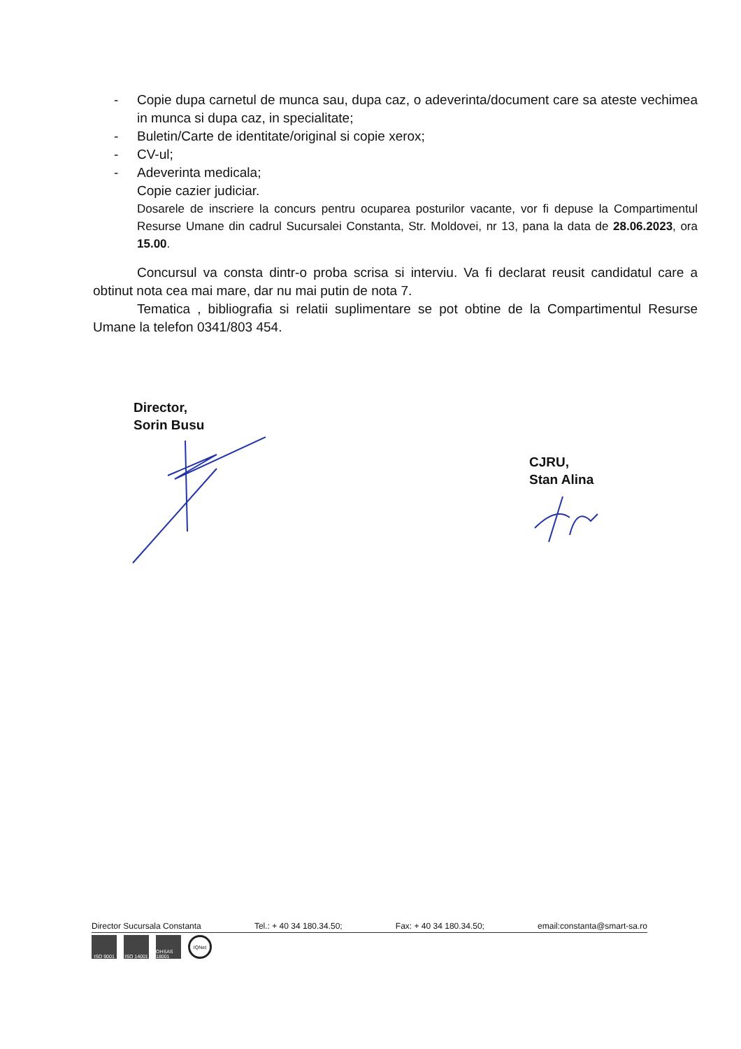- Copie dupa carnetul de munca sau, dupa caz, o adeverinta/document care sa ateste vechimea in munca si dupa caz, in specialitate;
- Buletin/Carte de identitate/original si copie xerox;
- CV-ul;
- Adeverinta medicala;
Copie cazier judiciar.
Dosarele de inscriere la concurs pentru ocuparea posturilor vacante, vor fi depuse la Compartimentul Resurse Umane din cadrul Sucursalei Constanta, Str. Moldovei, nr 13, pana la data de 28.06.2023, ora 15.00.
Concursul va consta dintr-o proba scrisa si interviu. Va fi declarat reusit candidatul care a obtinut nota cea mai mare, dar nu mai putin de nota 7.
Tematica , bibliografia si relatii suplimentare se pot obtine de la Compartimentul Resurse Umane la telefon 0341/803 454.
Director,
Sorin Busu
CJRU,
Stan Alina
Director Sucursala Constanta Tel.: + 40 34 180.34.50; Fax: + 40 34 180.34.50; email:constanta@smart-sa.ro
ISO 9001 ISO 14001
OHSAS 18001
IQNet